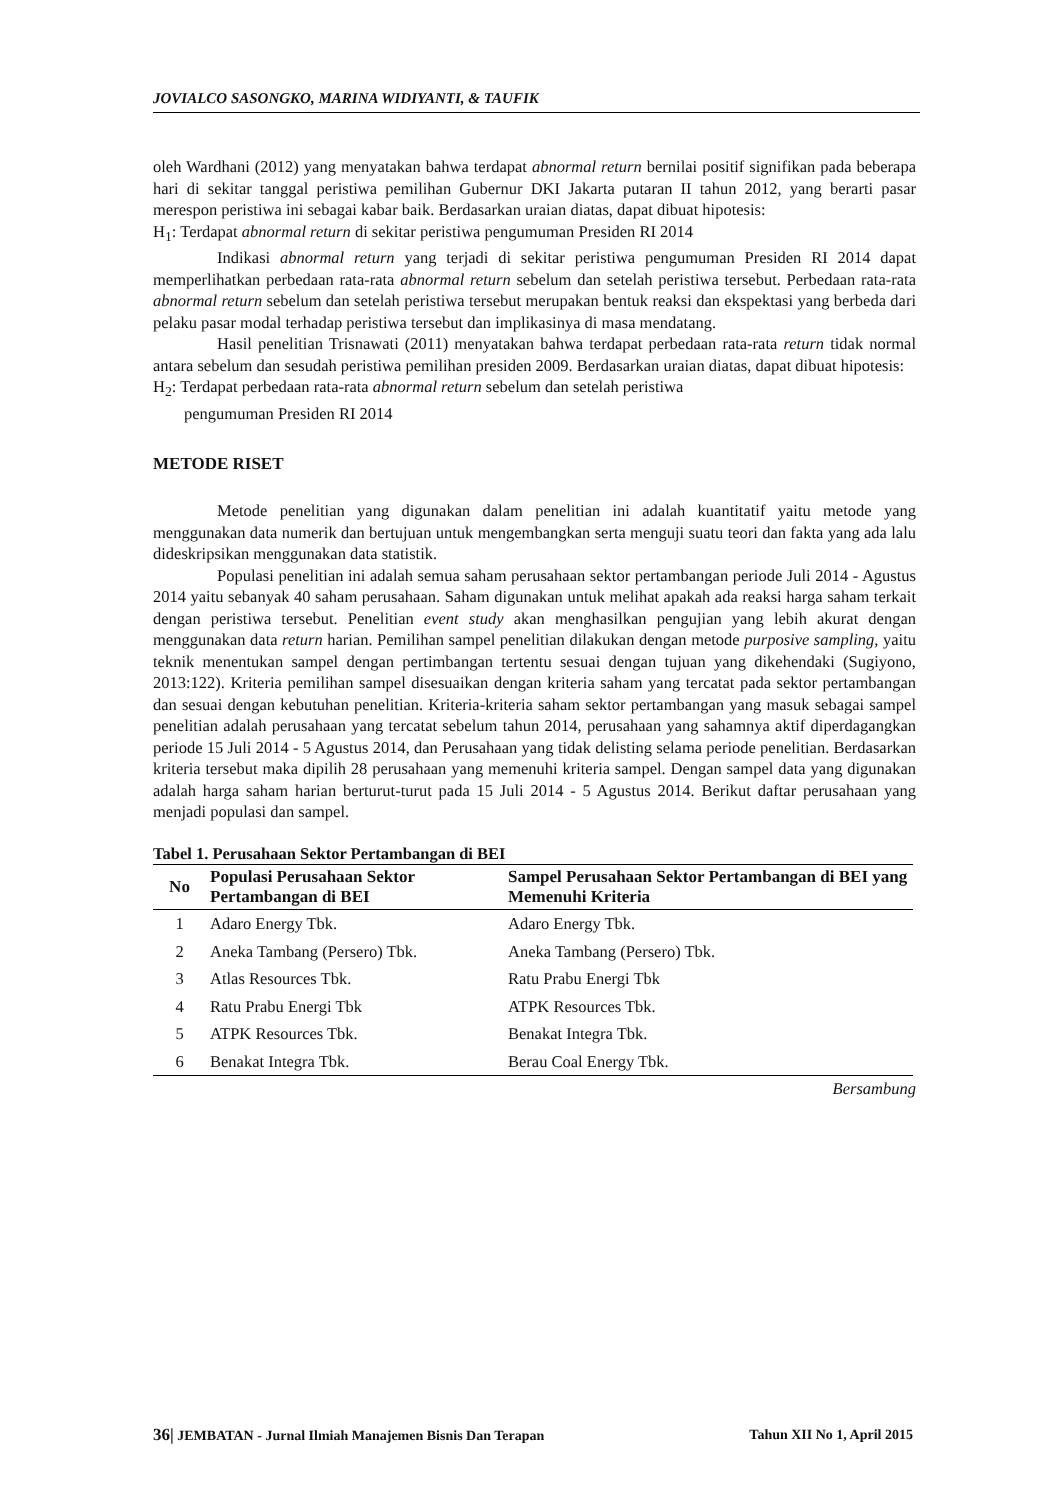JOVIALCO SASONGKO, MARINA WIDIYANTI, & TAUFIK
oleh Wardhani (2012) yang menyatakan bahwa terdapat abnormal return bernilai positif signifikan pada beberapa hari di sekitar tanggal peristiwa pemilihan Gubernur DKI Jakarta putaran II tahun 2012, yang berarti pasar merespon peristiwa ini sebagai kabar baik. Berdasarkan uraian diatas, dapat dibuat hipotesis:
H<sub>1</sub>: Terdapat abnormal return di sekitar peristiwa pengumuman Presiden RI 2014
Indikasi abnormal return yang terjadi di sekitar peristiwa pengumuman Presiden RI 2014 dapat memperlihatkan perbedaan rata-rata abnormal return sebelum dan setelah peristiwa tersebut. Perbedaan rata-rata abnormal return sebelum dan setelah peristiwa tersebut merupakan bentuk reaksi dan ekspektasi yang berbeda dari pelaku pasar modal terhadap peristiwa tersebut dan implikasinya di masa mendatang.
Hasil penelitian Trisnawati (2011) menyatakan bahwa terdapat perbedaan rata-rata return tidak normal antara sebelum dan sesudah peristiwa pemilihan presiden 2009. Berdasarkan uraian diatas, dapat dibuat hipotesis:
H<sub>2</sub>: Terdapat perbedaan rata-rata abnormal return sebelum dan setelah peristiwa
pengumuman Presiden RI 2014
METODE RISET
Metode penelitian yang digunakan dalam penelitian ini adalah kuantitatif yaitu metode yang menggunakan data numerik dan bertujuan untuk mengembangkan serta menguji suatu teori dan fakta yang ada lalu dideskripsikan menggunakan data statistik.
Populasi penelitian ini adalah semua saham perusahaan sektor pertambangan periode Juli 2014 - Agustus 2014 yaitu sebanyak 40 saham perusahaan. Saham digunakan untuk melihat apakah ada reaksi harga saham terkait dengan peristiwa tersebut. Penelitian event study akan menghasilkan pengujian yang lebih akurat dengan menggunakan data return harian. Pemilihan sampel penelitian dilakukan dengan metode purposive sampling, yaitu teknik menentukan sampel dengan pertimbangan tertentu sesuai dengan tujuan yang dikehendaki (Sugiyono, 2013:122). Kriteria pemilihan sampel disesuaikan dengan kriteria saham yang tercatat pada sektor pertambangan dan sesuai dengan kebutuhan penelitian. Kriteria-kriteria saham sektor pertambangan yang masuk sebagai sampel penelitian adalah perusahaan yang tercatat sebelum tahun 2014, perusahaan yang sahamnya aktif diperdagangkan periode 15 Juli 2014 - 5 Agustus 2014, dan Perusahaan yang tidak delisting selama periode penelitian. Berdasarkan kriteria tersebut maka dipilih 28 perusahaan yang memenuhi kriteria sampel. Dengan sampel data yang digunakan adalah harga saham harian berturut-turut pada 15 Juli 2014 - 5 Agustus 2014. Berikut daftar perusahaan yang menjadi populasi dan sampel.
Tabel 1. Perusahaan Sektor Pertambangan di BEI
| No | Populasi Perusahaan Sektor Pertambangan di BEI | Sampel Perusahaan Sektor Pertambangan di BEI yang Memenuhi Kriteria |
| --- | --- | --- |
| 1 | Adaro Energy Tbk. | Adaro Energy Tbk. |
| 2 | Aneka Tambang (Persero) Tbk. | Aneka Tambang (Persero) Tbk. |
| 3 | Atlas Resources Tbk. | Ratu Prabu Energi Tbk |
| 4 | Ratu Prabu Energi Tbk | ATPK Resources Tbk. |
| 5 | ATPK Resources Tbk. | Benakat Integra Tbk. |
| 6 | Benakat Integra Tbk. | Berau Coal Energy Tbk. |
Bersambung
36| JEMBATAN - Jurnal Ilmiah Manajemen Bisnis Dan Terapan Tahun XII No 1, April 2015